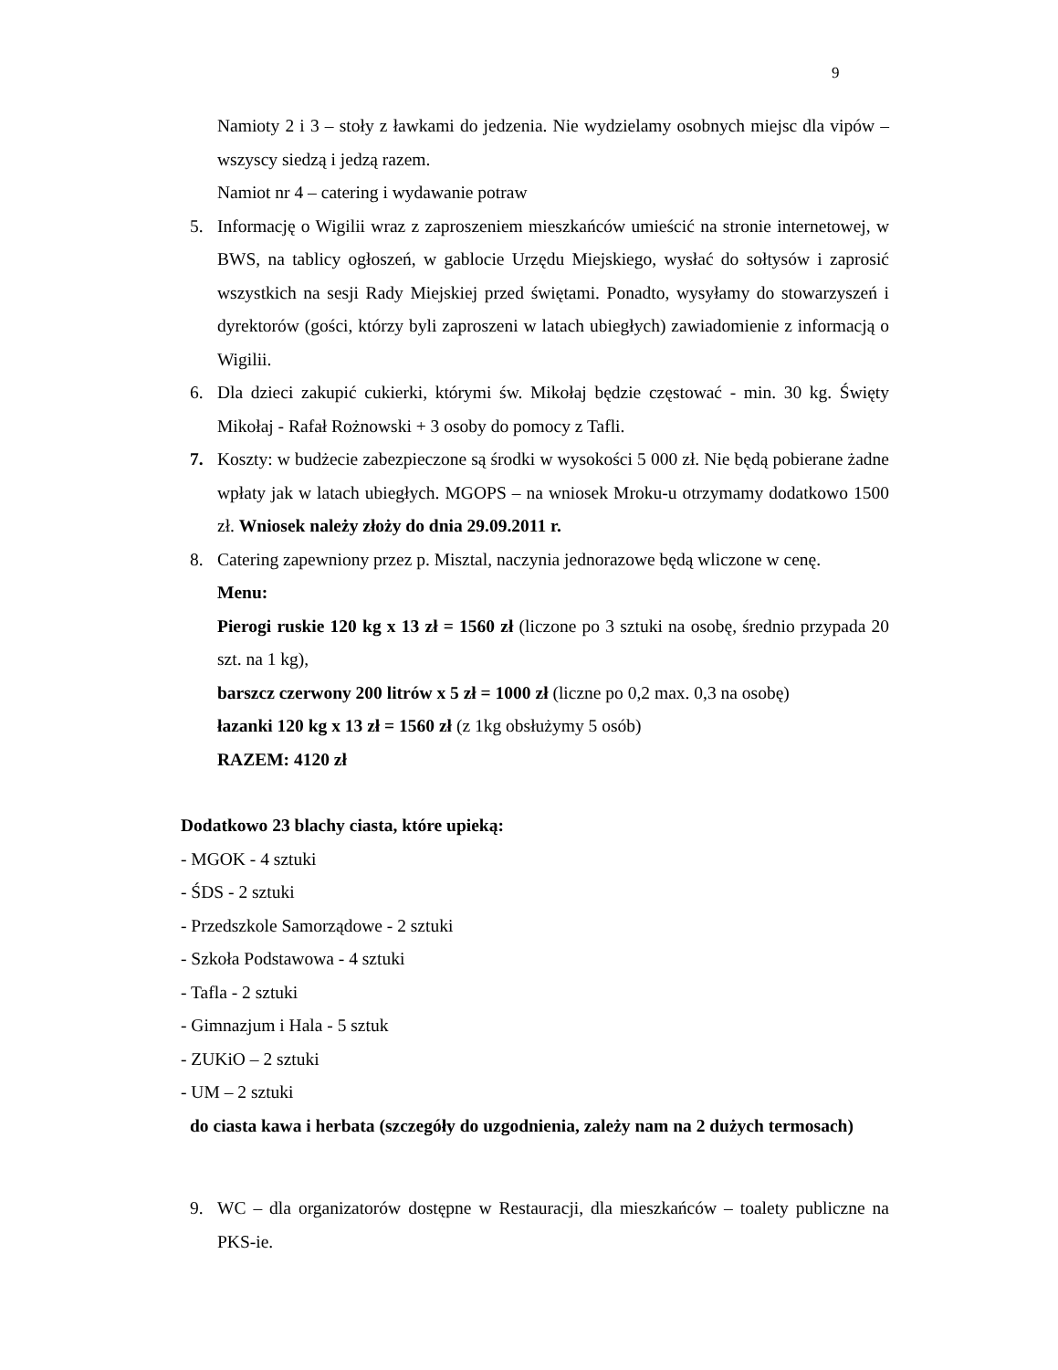9
Namioty 2 i 3 – stoły z ławkami do jedzenia. Nie wydzielamy osobnych miejsc dla vipów – wszyscy siedzą i jedzą razem.
Namiot nr 4 – catering i wydawanie potraw
5. Informację o Wigilii wraz z zaproszeniem mieszkańców umieścić na stronie internetowej, w BWS, na tablicy ogłoszeń, w gablocie Urzędu Miejskiego, wysłać do sołtysów i zaprosić wszystkich na sesji Rady Miejskiej przed świętami. Ponadto, wysyłamy do stowarzyszeń i dyrektorów (gości, którzy byli zaproszeni w latach ubiegłych) zawiadomienie z informacją o Wigilii.
6. Dla dzieci zakupić cukierki, którymi św. Mikołaj będzie częstować - min. 30 kg. Święty Mikołaj - Rafał Rożnowski + 3 osoby do pomocy z Tafli.
7. Koszty: w budżecie zabezpieczone są środki w wysokości 5 000 zł. Nie będą pobierane żadne wpłaty jak w latach ubiegłych. MGOPS – na wniosek Mroku-u otrzymamy dodatkowo 1500 zł. Wniosek należy złoży do dnia 29.09.2011 r.
8. Catering zapewniony przez p. Misztal, naczynia jednorazowe będą wliczone w cenę.
Menu:
Pierogi ruskie 120 kg x 13 zł = 1560 zł (liczone po 3 sztuki na osobę, średnio przypada 20 szt. na 1 kg),
barszcz czerwony 200 litrów x 5 zł = 1000 zł (liczne po 0,2 max. 0,3 na osobę)
łazanki 120 kg x 13 zł = 1560 zł (z 1kg obsłużymy 5 osób)
RAZEM: 4120 zł
Dodatkowo 23 blachy ciasta, które upieką:
- MGOK - 4 sztuki
- ŚDS - 2 sztuki
- Przedszkole Samorządowe - 2 sztuki
- Szkoła Podstawowa - 4 sztuki
- Tafla - 2 sztuki
- Gimnazjum i Hala - 5 sztuk
- ZUKiO – 2 sztuki
- UM – 2 sztuki
do ciasta kawa i herbata (szczegóły do uzgodnienia, zależy nam na 2 dużych termosach)
9. WC – dla organizatorów dostępne w Restauracji, dla mieszkańców – toalety publiczne na PKS-ie.